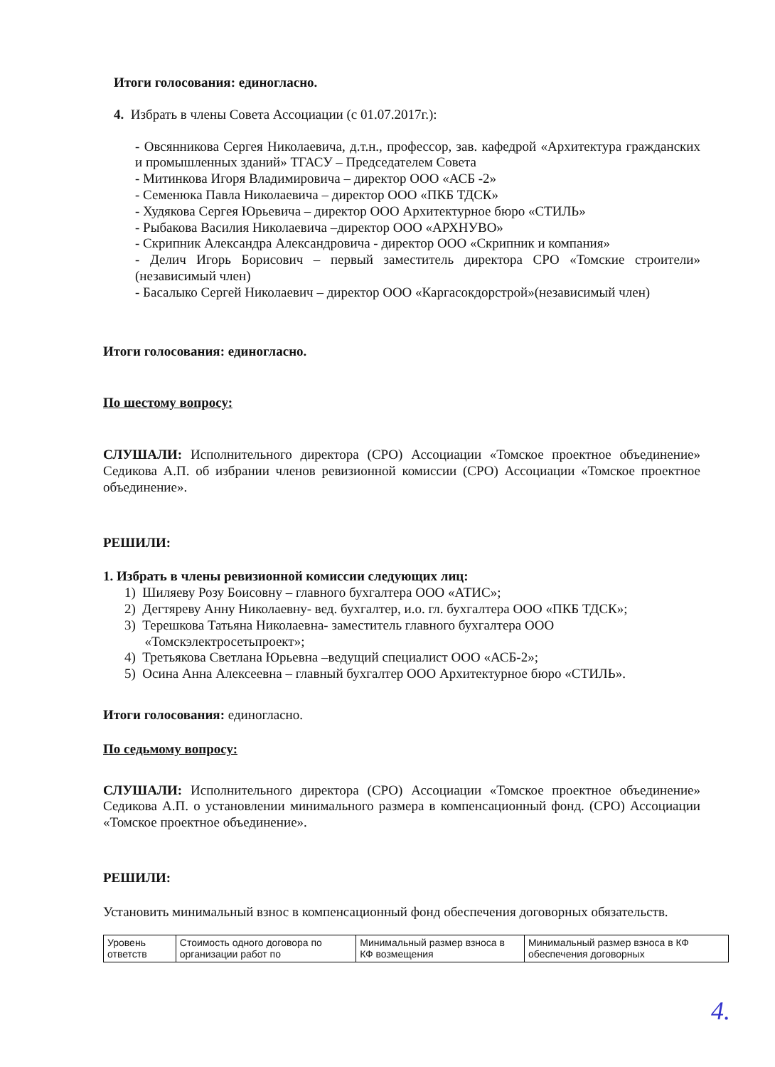Итоги голосования: единогласно.
4. Избрать в члены Совета Ассоциации (с 01.07.2017г.):
- Овсянникова Сергея Николаевича, д.т.н., профессор, зав. кафедрой «Архитектура гражданских и промышленных зданий» ТГАСУ – Председателем Совета
- Митинкова Игоря Владимировича – директор ООО «АСБ -2»
- Семенюка Павла Николаевича – директор ООО «ПКБ ТДСК»
- Худякова Сергея Юрьевича – директор ООО Архитектурное бюро «СТИЛЬ»
- Рыбакова Василия Николаевича –директор ООО «АРХНУВО»
- Скрипник Александра Александровича - директор ООО «Скрипник и компания»
- Делич Игорь Борисович – первый заместитель директора СРО «Томские строители» (независимый член)
- Басалыко Сергей Николаевич – директор ООО «Каргасокдорстрой»(независимый член)
Итоги голосования: единогласно.
По шестому вопросу:
СЛУШАЛИ: Исполнительного директора (СРО) Ассоциации «Томское проектное объединение» Седикова А.П. об избрании членов ревизионной комиссии (СРО) Ассоциации «Томское проектное объединение».
РЕШИЛИ:
1. Избрать в члены ревизионной комиссии следующих лиц:
1) Шиляеву Розу Боисовну – главного бухгалтера ООО «АТИС»;
2) Дегтяреву Анну Николаевну- вед. бухгалтер, и.о. гл. бухгалтера ООО «ПКБ ТДСК»;
3) Терешкова Татьяна Николаевна- заместитель главного бухгалтера ООО
«Томскэлектросетьпроект»;
4) Третьякова Светлана Юрьевна –ведущий специалист ООО «АСБ-2»;
5) Осина Анна Алексеевна – главный бухгалтер ООО Архитектурное бюро «СТИЛЬ».
Итоги голосования: единогласно.
По седьмому вопросу:
СЛУШАЛИ: Исполнительного директора (СРО) Ассоциации «Томское проектное объединение» Седикова А.П. о установлении минимального размера в компенсационный фонд. (СРО) Ассоциации «Томское проектное объединение».
РЕШИЛИ:
Установить минимальный взнос в компенсационный фонд обеспечения договорных обязательств.
| Уровень ответств | Стоимость одного договора по организации работ по | Минимальный размер взноса в КФ возмещения | Минимальный размер взноса в КФ обеспечения договорных |
4.